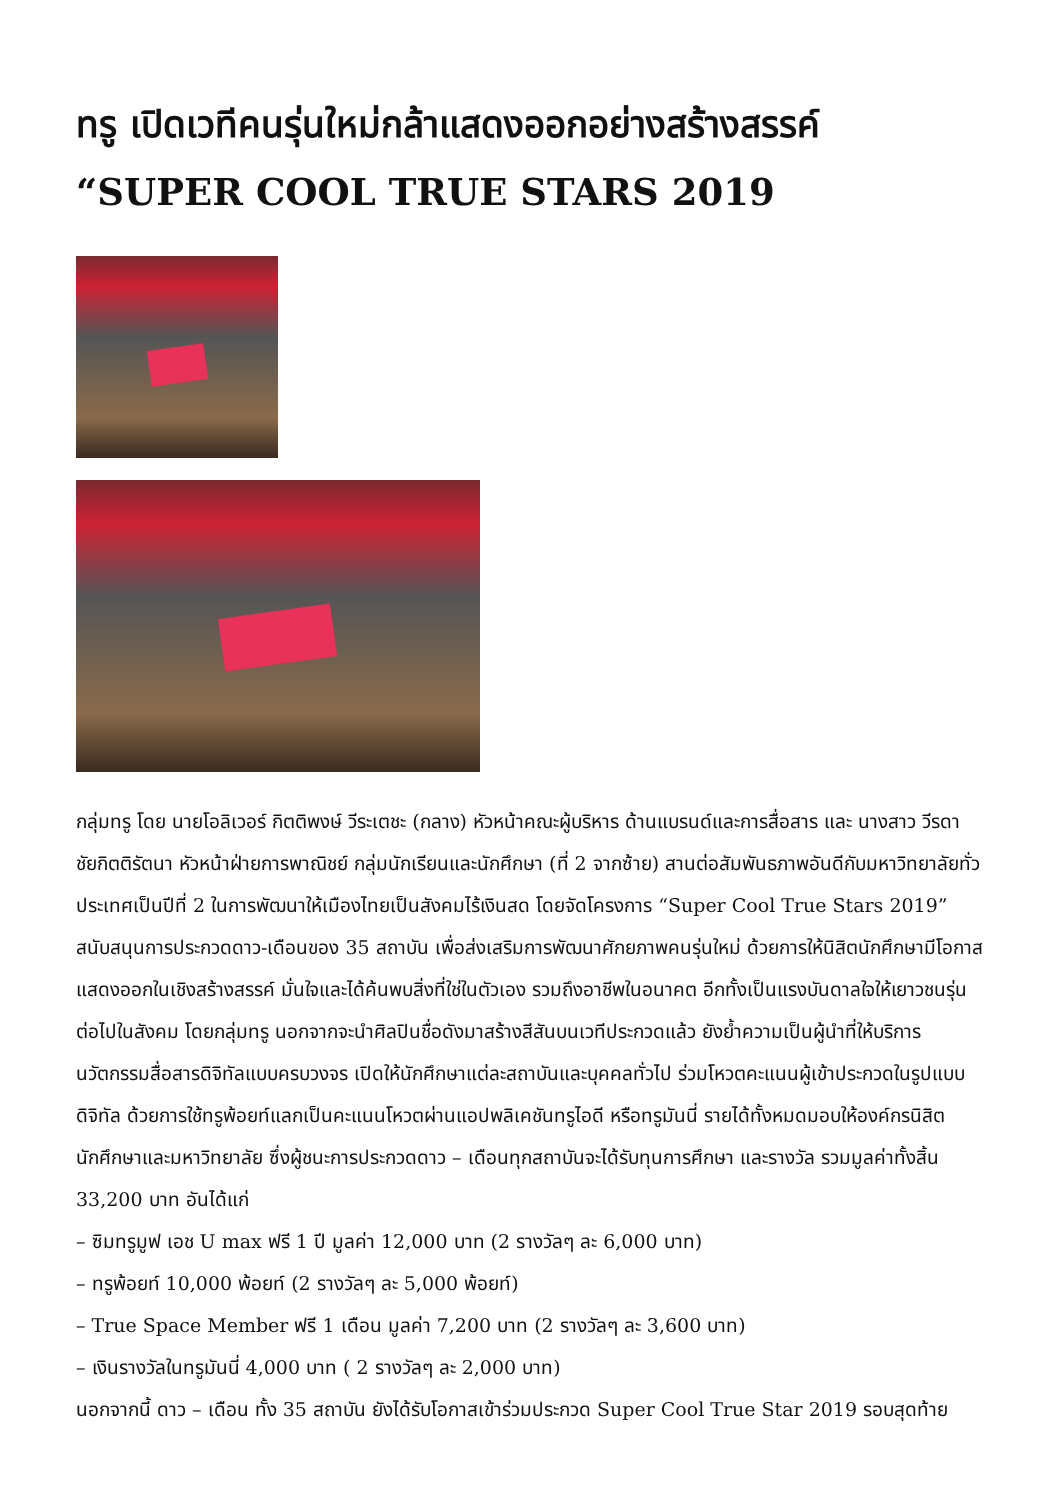ทรู เปิดเวทีคนรุ่นใหม่กล้าแสดงออกอย่างสร้างสรรค์ “SUPER COOL TRUE STARS 2019
กลุ่มทรู โดย นายโอลิเวอร์ กิตติพงษ์ วีระเตชะ (กลาง) หัวหน้าคณะผู้บริหาร ด้านแบรนด์และการสื่อสาร และ นางสาว วีรดา ชัยกิตติรัตนา หัวหน้าฝ่ายการพาณิชย์ กลุ่มนักเรียนและนักศึกษา (ที่ 2 จากซ้าย) สานต่อสัมพันธภาพอันดีกับมหาวิทยาลัยทั่วประเทศเป็นปีที่ 2 ในการพัฒนาให้เมืองไทยเป็นสังคมไร้เงินสด โดยจัดโครงการ “Super Cool True Stars 2019” สนับสนุนการประกวดดาว-เดือนของ 35 สถาบัน เพื่อส่งเสริมการพัฒนาศักยภาพคนรุ่นใหม่ ด้วยการให้นิสิตนักศึกษามีโอกาสแสดงออกในเชิงสร้างสรรค์ มั่นใจและได้ค้นพบสิ่งที่ใช่ในตัวเอง รวมถึงอาชีพในอนาคต อีกทั้งเป็นแรงบันดาลใจให้เยาวชนรุ่นต่อไปในสังคม โดยกลุ่มทรู นอกจากจะนำศิลปินชื่อดังมาสร้างสีสันบนเวทีประกวดแล้ว ยังย้ำความเป็นผู้นำที่ให้บริการนวัตกรรมสื่อสารดิจิทัลแบบครบวงจร เปิดให้นักศึกษาแต่ละสถาบันและบุคคลทั่วไป ร่วมโหวตคะแนนผู้เข้าประกวดในรูปแบบดิจิทัล ด้วยการใช้ทรูพ้อยท์แลกเป็นคะแนนโหวตผ่านแอปพลิเคชันทรูไอดี หรือทรูมันนี่ รายได้ทั้งหมดมอบให้องค์กรนิสิตนักศึกษาและมหาวิทยาลัย ซึ่งผู้ชนะการประกวดดาว – เดือนทุกสถาบันจะได้รับทุนการศึกษา และรางวัล รวมมูลค่าทั้งสิ้น 33,200 บาท อันได้แก่
– ซิมทรูมูฟ เอช U max ฟรี 1 ปี มูลค่า 12,000 บาท (2 รางวัลๆ ละ 6,000 บาท)
– ทรูพ้อยท์ 10,000 พ้อยท์ (2 รางวัลๆ ละ 5,000 พ้อยท์)
– True Space Member ฟรี 1 เดือน มูลค่า 7,200 บาท (2 รางวัลๆ ละ 3,600 บาท)
– เงินรางวัลในทรูมันนี่ 4,000 บาท ( 2 รางวัลๆ ละ 2,000 บาท)
นอกจากนี้ ดาว – เดือน ทั้ง 35 สถาบัน ยังได้รับโอกาสเข้าร่วมประกวด Super Cool True Star 2019 รอบสุดท้าย